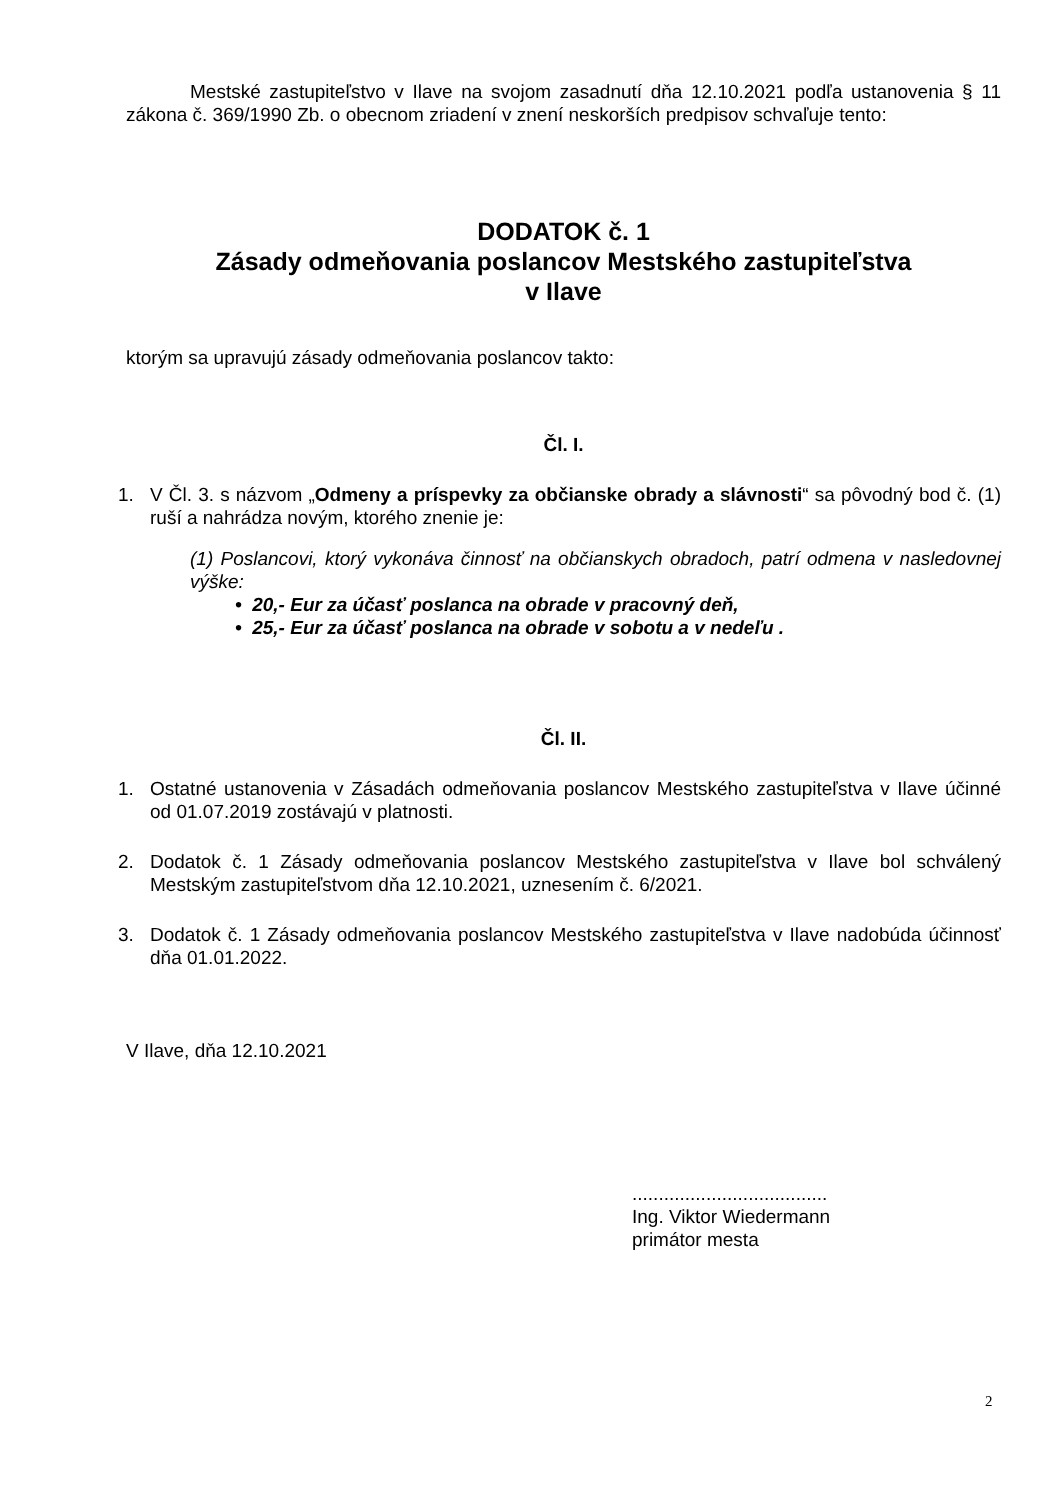Mestské zastupiteľstvo v Ilave na svojom zasadnutí dňa 12.10.2021 podľa ustanovenia § 11 zákona č. 369/1990 Zb. o obecnom zriadení v znení neskorších predpisov schvaľuje tento:
DODATOK č. 1
Zásady odmeňovania poslancov Mestského zastupiteľstva
v Ilave
ktorým sa upravujú zásady odmeňovania poslancov takto:
Čl. I.
1. V Čl. 3. s názvom „Odmeny a príspevky za občianske obrady a slávnosti“ sa pôvodný bod č. (1) ruší a nahrádza novým, ktorého znenie je:
(1) Poslancovi, ktorý vykonáva činnosť na občianskych obradoch, patrí odmena v nasledovnej výške:
• 20,- Eur za účasť poslanca na obrade v pracovný deň,
• 25,- Eur za účasť poslanca na obrade v sobotu a v nedeľu .
Čl. II.
1. Ostatné ustanovenia v Zásadách odmeňovania poslancov Mestského zastupiteľstva v Ilave účinné od 01.07.2019 zostávajú v platnosti.
2. Dodatok č. 1 Zásady odmeňovania poslancov Mestského zastupiteľstva v Ilave bol schválený Mestským zastupiteľstvom dňa 12.10.2021, uznesením č. 6/2021.
3. Dodatok č. 1 Zásady odmeňovania poslancov Mestského zastupiteľstva v Ilave nadobúda účinnosť dňa 01.01.2022.
V Ilave, dňa 12.10.2021
.....................................
Ing. Viktor Wiedermann
primátor mesta
2